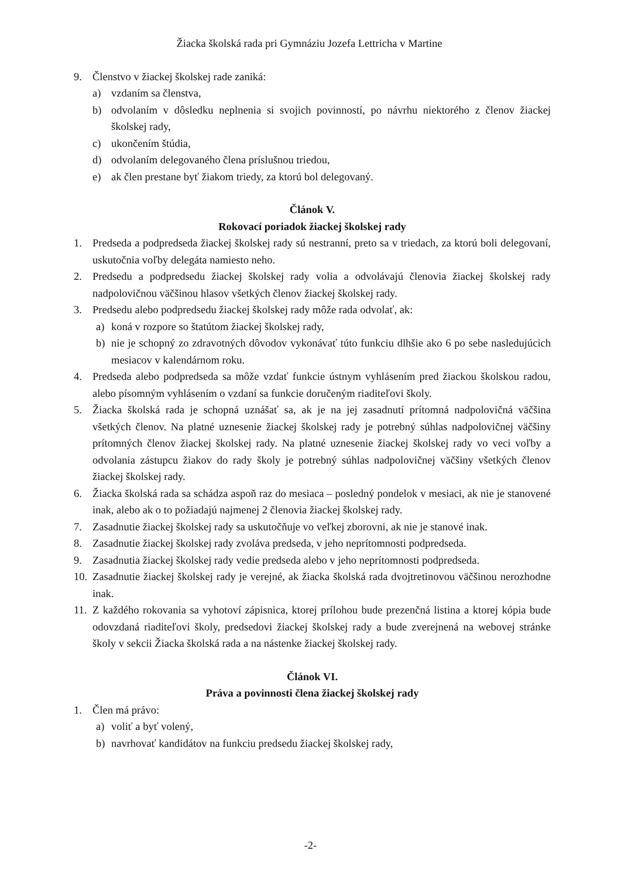Žiacka školská rada pri Gymnáziu Jozefa Lettricha v Martine
9. Členstvo v žiackej školskej rade zaniká:
a) vzdaním sa členstva,
b) odvolaním v dôsledku neplnenia si svojich povinností, po návrhu niektorého z členov žiackej školskej rady,
c) ukončením štúdia,
d) odvolaním delegovaného člena príslušnou triedou,
e) ak člen prestane byť žiakom triedy, za ktorú bol delegovaný.
Článok V.
Rokovací poriadok žiackej školskej rady
1. Predseda a podpredseda žiackej školskej rady sú nestranní, preto sa v triedach, za ktorú boli delegovaní, uskutočnia voľby delegáta namiesto neho.
2. Predsedu a podpredsedu žiackej školskej rady volia a odvolávajú členovia žiackej školskej rady nadpolovičnou väčšinou hlasov všetkých členov žiackej školskej rady.
3. Predsedu alebo podpredsedu žiackej školskej rady môže rada odvolať, ak:
a) koná v rozpore so štatútom žiackej školskej rady,
b) nie je schopný zo zdravotných dôvodov vykonávať túto funkciu dlhšie ako 6 po sebe nasledujúcich mesiacov v kalendárnom roku.
4. Predseda alebo podpredseda sa môže vzdať funkcie ústnym vyhlásením pred žiackou školskou radou, alebo písomným vyhlásením o vzdaní sa funkcie doručeným riaditeľovi školy.
5. Žiacka školská rada je schopná uznášať sa, ak je na jej zasadnutí prítomná nadpolovičná väčšina všetkých členov. Na platné uznesenie žiackej školskej rady je potrebný súhlas nadpolovičnej väčšiny prítomných členov žiackej školskej rady. Na platné uznesenie žiackej školskej rady vo veci voľby a odvolania zástupcu žiakov do rady školy je potrebný súhlas nadpolovičnej väčšiny všetkých členov žiackej školskej rady.
6. Žiacka školská rada sa schádza aspoň raz do mesiaca – posledný pondelok v mesiaci, ak nie je stanovené inak, alebo ak o to požiadajú najmenej 2 členovia žiackej školskej rady.
7. Zasadnutie žiackej školskej rady sa uskutočňuje vo veľkej zborovni, ak nie je stanové inak.
8. Zasadnutie žiackej školskej rady zvoláva predseda, v jeho neprítomnosti podpredseda.
9. Zasadnutia žiackej školskej rady vedie predseda alebo v jeho neprítomnosti podpredseda.
10. Zasadnutie žiackej školskej rady je verejné, ak žiacka školská rada dvojtretinovou väčšinou nerozhodne inak.
11. Z každého rokovania sa vyhotoví zápisnica, ktorej prílohou bude prezenčná listina a ktorej kópia bude odovzdaná riaditeľovi školy, predsedovi žiackej školskej rady a bude zverejnená na webovej stránke školy v sekcii Žiacka školská rada a na nástenke žiackej školskej rady.
Článok VI.
Práva a povinnosti člena žiackej školskej rady
1. Člen má právo:
a) voliť a byť volený,
b) navrhovať kandidátov na funkciu predsedu žiackej školskej rady,
-2-